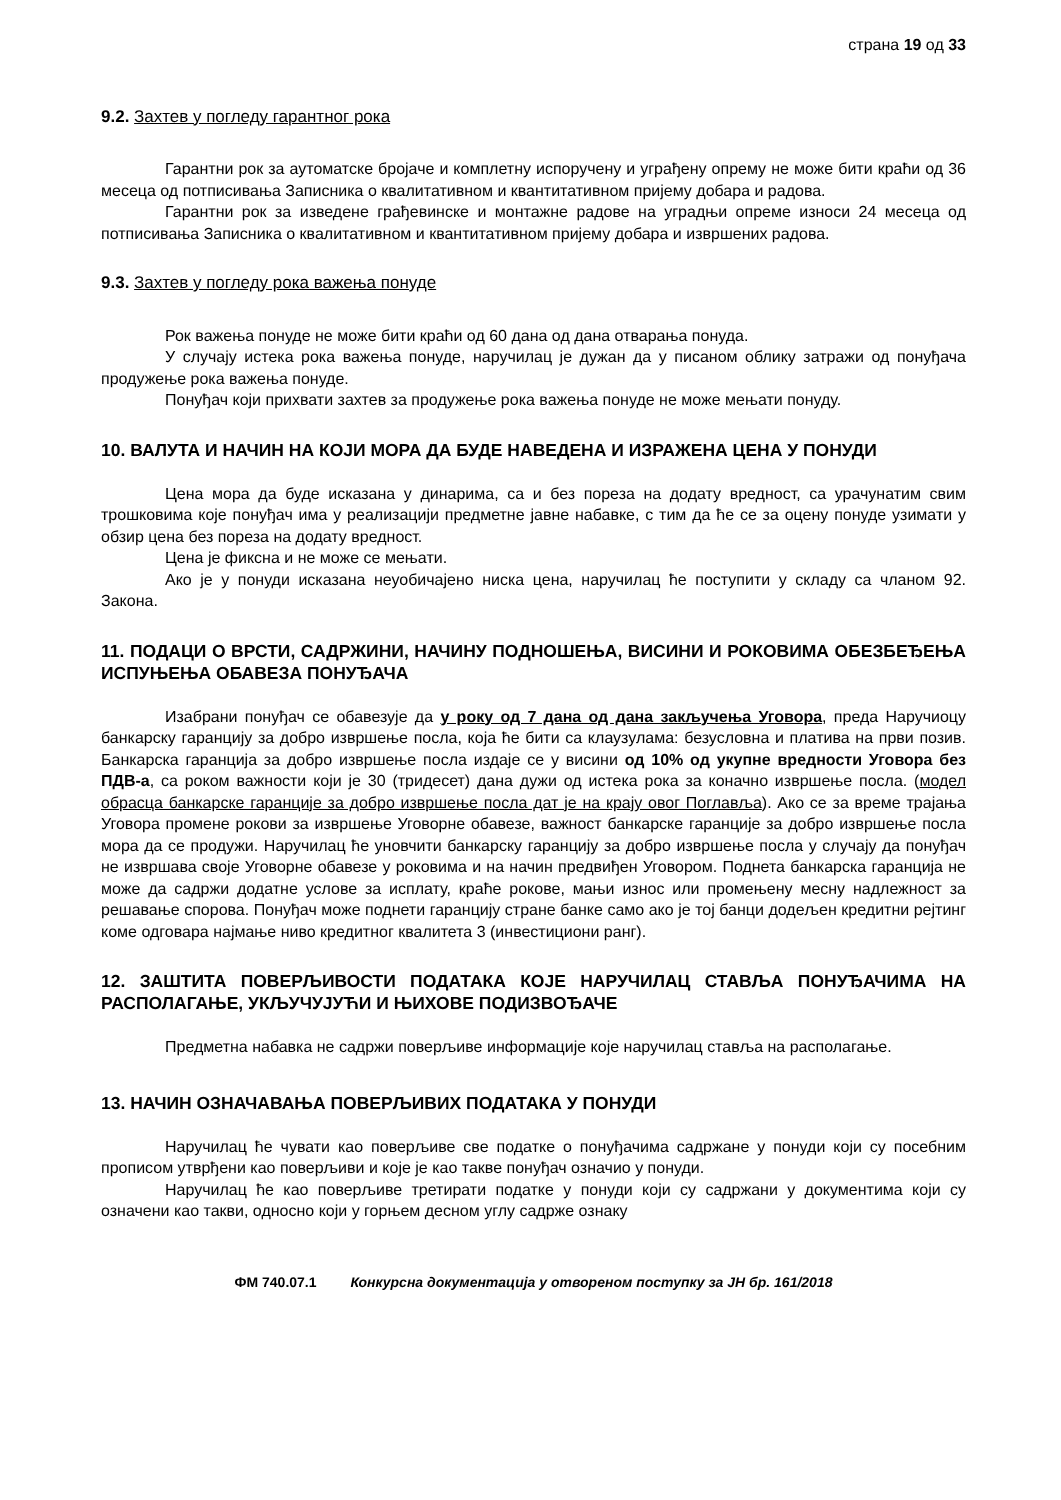страна 19 од 33
9.2. Захтев у погледу гарантног рока
Гарантни рок за аутоматске бројаче и комплетну испоручену и уграђену опрему не може бити краћи од 36 месеца од потписивања Записника о квалитативном и квантитативном пријему добара и радова.
Гарантни рок за изведене грађевинске и монтажне радове на уградњи опреме износи 24 месеца од потписивања Записника о квалитативном и квантитативном пријему добара и извршених радова.
9.3. Захтев у погледу рока важења понуде
Рок важења понуде не може бити краћи од 60 дана од дана отварања понуда.
У случају истека рока важења понуде, наручилац је дужан да у писаном облику затражи од понуђача продужење рока важења понуде.
Понуђач који прихвати захтев за продужење рока важења понуде не може мењати понуду.
10. ВАЛУТА И НАЧИН НА КОЈИ МОРА ДА БУДЕ НАВЕДЕНА И ИЗРАЖЕНА ЦЕНА У ПОНУДИ
Цена мора да буде исказана у динарима, са и без пореза на додату вредност, са урачунатим свим трошковима које понуђач има у реализацији предметне јавне набавке, с тим да ће се за оцену понуде узимати у обзир цена без пореза на додату вредност.
Цена је фиксна и не може се мењати.
Ако је у понуди исказана неуобичајено ниска цена, наручилац ће поступити у складу са чланом 92. Закона.
11. ПОДАЦИ О ВРСТИ, САДРЖИНИ, НАЧИНУ ПОДНОШЕЊА, ВИСИНИ И РОКОВИМА ОБЕЗБЕЂЕЊА ИСПУЊЕЊА ОБАВЕЗА ПОНУЂАЧА
Изабрани понуђач се обавезује да у року од 7 дана од дана закључења Уговора, преда Наручиоцу банкарску гаранцију за добро извршење посла, која ће бити са клаузулама: безусловна и платива на први позив. Банкарска гаранција за добро извршење посла издаје се у висини од 10% од укупне вредности Уговора без ПДВ-а, са роком важности који је 30 (тридесет) дана дужи од истека рока за коначно извршење посла. (модел обрасца банкарске гаранције за добро извршење посла дат је на крају овог Поглавља). Ако се за време трајања Уговора промене рокови за извршење Уговорне обавезе, важност банкарске гаранције за добро извршење посла мора да се продужи. Наручилац ће уновчити банкарску гаранцију за добро извршење посла у случају да понуђач не извршава своје Уговорне обавезе у роковима и на начин предвиђен Уговором. Поднета банкарска гаранција не може да садржи додатне услове за исплату, краће рокове, мањи износ или промењену месну надлежност за решавање спорова. Понуђач може поднети гаранцију стране банке само ако је тој банци додељен кредитни рејтинг коме одговара најмање ниво кредитног квалитета 3 (инвестициони ранг).
12. ЗАШТИТА ПОВЕРЉИВОСТИ ПОДАТАКА КОЈЕ НАРУЧИЛАЦ СТАВЉА ПОНУЂАЧИМА НА РАСПОЛАГАЊЕ, УКЉУЧУЈУЋИ И ЊИХОВЕ ПОДИЗВОЂАЧЕ
Предметна набавка не садржи поверљиве информације које наручилац ставља на располагање.
13. НАЧИН ОЗНАЧАВАЊА ПОВЕРЉИВИХ ПОДАТАКА У ПОНУДИ
Наручилац ће чувати као поверљиве све податке о понуђачима садржане у понуди који су посебним прописом утврђени као поверљиви и које је као такве понуђач означио у понуди.
Наручилац ће као поверљиве третирати податке у понуди који су садржани у документима који су означени као такви, односно који у горњем десном углу садрже ознаку
ФМ 740.07.1 Конкурсна документација у отвореном поступку за ЈН бр. 161/2018